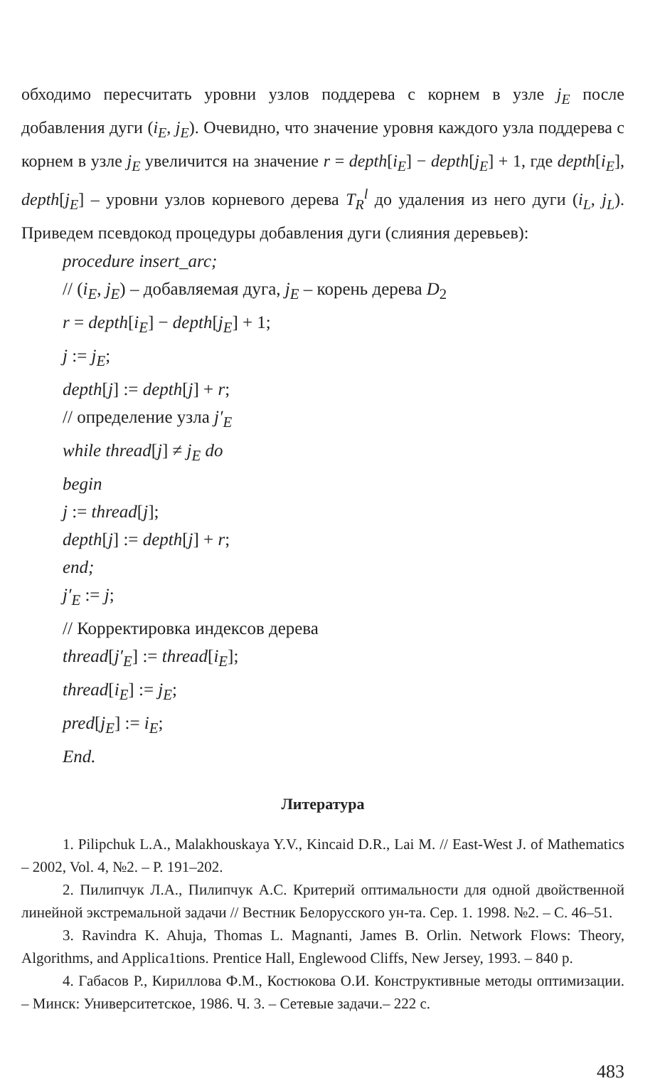обходимо пересчитать уровни узлов поддерева с корнем в узле j<sub>E</sub> после добавления дуги (i<sub>E</sub>, j<sub>E</sub>). Очевидно, что значение уровня каждого узла поддерева с корнем в узле j<sub>E</sub> увеличится на значение r = depth[i<sub>E</sub>] − depth[j<sub>E</sub>] + 1, где depth[i<sub>E</sub>], depth[j<sub>E</sub>] – уровни узлов корневого дерева T<sub>R</sub><sup>l</sup> до удаления из него дуги (i<sub>L</sub>, j<sub>L</sub>). Приведем псевдокод процедуры добавления дуги (слияния деревьев):
procedure insert_arc;
// (i<sub>E</sub>, j<sub>E</sub>) – добавляемая дуга, j<sub>E</sub> – корень дерева D<sub>2</sub>
r = depth[i<sub>E</sub>] − depth[j<sub>E</sub>] + 1;
j := j<sub>E</sub>;
depth[j] := depth[j] + r;
// определение узла j′<sub>E</sub>
while thread[j] ≠ j<sub>E</sub> do
begin
j := thread[j];
depth[j] := depth[j] + r;
end;
j′<sub>E</sub> := j;
// Корректировка индексов дерева
thread[j′<sub>E</sub>] := thread[i<sub>E</sub>];
thread[i<sub>E</sub>] := j<sub>E</sub>;
pred[j<sub>E</sub>] := i<sub>E</sub>;
End.
Литература
1. Pilipchuk L.A., Malakhouskaya Y.V., Kincaid D.R., Lai M. // East-West J. of Mathematics – 2002, Vol. 4, №2. – P. 191–202.
2. Пилипчук Л.А., Пилипчук А.С. Критерий оптимальности для одной двойственной линейной экстремальной задачи // Вестник Белорусского ун-та. Сер. 1. 1998. №2. – С. 46–51.
3. Ravindra K. Ahuja, Thomas L. Magnanti, James B. Orlin. Network Flows: Theory, Algorithms, and Applica1tions. Prentice Hall, Englewood Cliffs, New Jersey, 1993. – 840 p.
4. Габасов Р., Кириллова Ф.М., Костюкова О.И. Конструктивные методы оптимизации. – Минск: Университетское, 1986. Ч. 3. – Сетевые задачи.– 222 с.
483